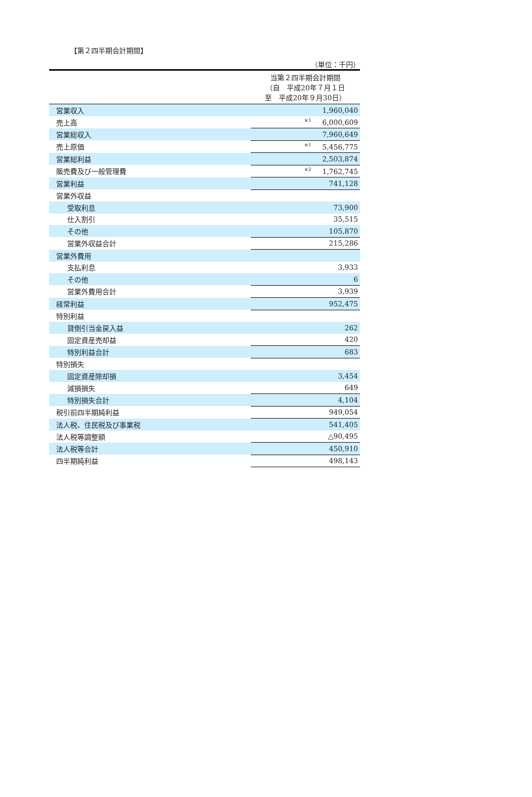【第２四半期会計期間】
（単位：千円）
| | 当第２四半期会計期間 （自 平成20年７月１日 至 平成20年９月30日） |
| 営業収入 | 1,960,040 |
| 売上高 | <sup>※1</sup>6,000,609 |
| 営業総収入 | 7,960,649 |
| 売上原価 | <sup>※1</sup>5,456,775 |
| 営業総利益 | 2,503,874 |
| 販売費及び一般管理費 | <sup>※2</sup>1,762,745 |
| 営業利益 | 741,128 |
| 営業外収益 | |
| 受取利息 | 73,900 |
| 仕入割引 | 35,515 |
| その他 | 105,870 |
| 営業外収益合計 | 215,286 |
| 営業外費用 | |
| 支払利息 | 3,933 |
| その他 | 6 |
| 営業外費用合計 | 3,939 |
| 経常利益 | 952,475 |
| 特別利益 | |
| 貸倒引当金戻入益 | 262 |
| 固定資産売却益 | 420 |
| 特別利益合計 | 683 |
| 特別損失 | |
| 固定資産除却損 | 3,454 |
| 減損損失 | 649 |
| 特別損失合計 | 4,104 |
| 税引前四半期純利益 | 949,054 |
| 法人税、住民税及び事業税 | 541,405 |
| 法人税等調整額 | △90,495 |
| 法人税等合計 | 450,910 |
| 四半期純利益 | 498,143 |